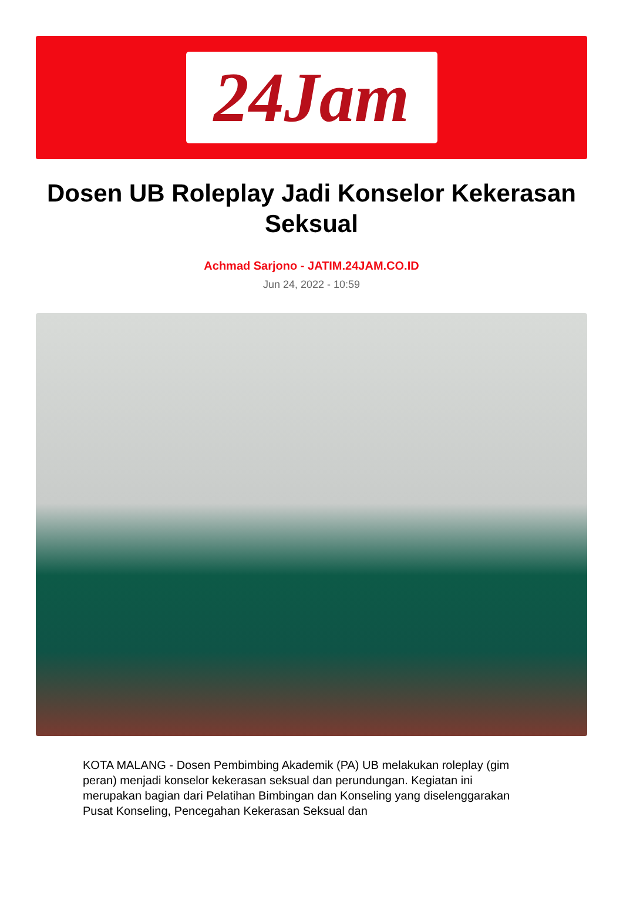24Jam
Dosen UB Roleplay Jadi Konselor Kekerasan Seksual
Achmad Sarjono - JATIM.24JAM.CO.ID
Jun 24, 2022 - 10:59
KOTA MALANG - Dosen Pembimbing Akademik (PA) UB melakukan roleplay (gim peran) menjadi konselor kekerasan seksual dan perundungan. Kegiatan ini merupakan bagian dari Pelatihan Bimbingan dan Konseling yang diselenggarakan Pusat Konseling, Pencegahan Kekerasan Seksual dan